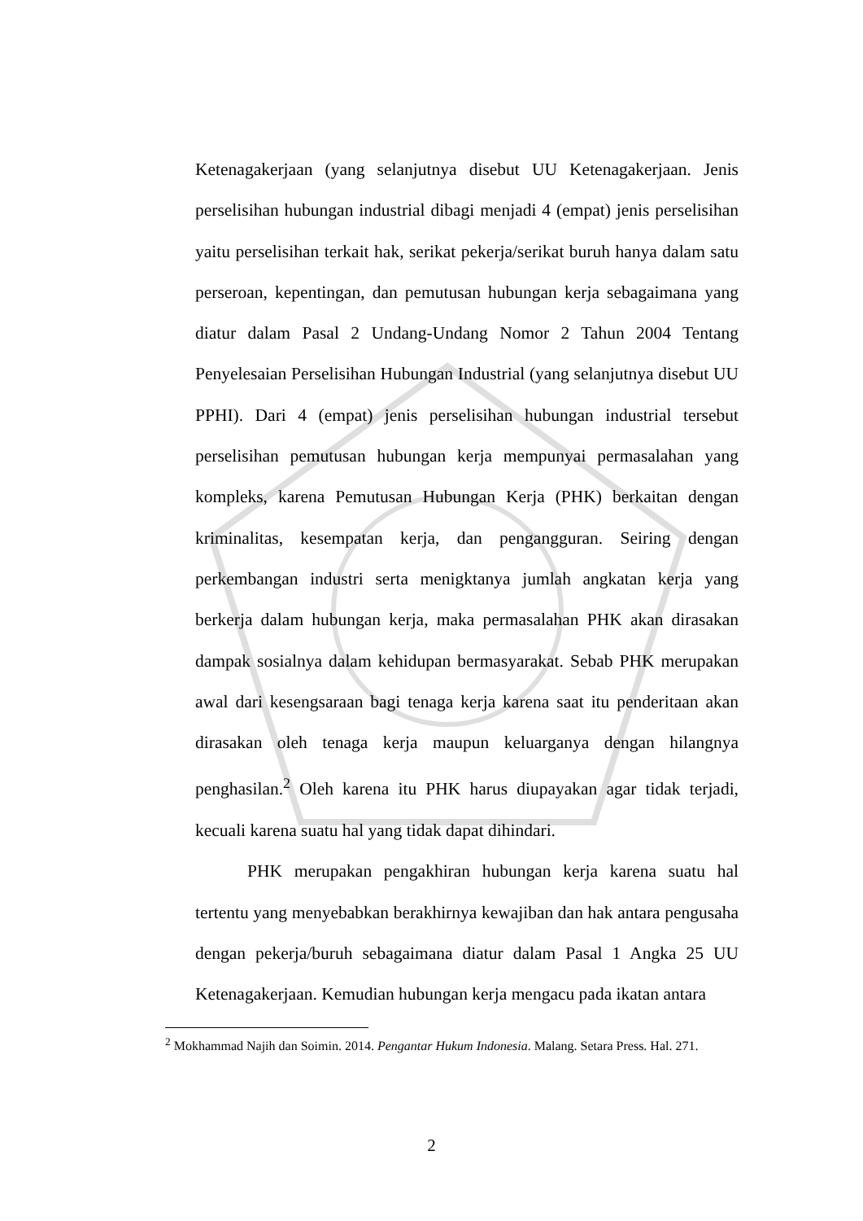Ketenagakerjaan (yang selanjutnya disebut UU Ketenagakerjaan. Jenis perselisihan hubungan industrial dibagi menjadi 4 (empat) jenis perselisihan yaitu perselisihan terkait hak, serikat pekerja/serikat buruh hanya dalam satu perseroan, kepentingan, dan pemutusan hubungan kerja sebagaimana yang diatur dalam Pasal 2 Undang-Undang Nomor 2 Tahun 2004 Tentang Penyelesaian Perselisihan Hubungan Industrial (yang selanjutnya disebut UU PPHI). Dari 4 (empat) jenis perselisihan hubungan industrial tersebut perselisihan pemutusan hubungan kerja mempunyai permasalahan yang kompleks, karena Pemutusan Hubungan Kerja (PHK) berkaitan dengan kriminalitas, kesempatan kerja, dan pengangguran. Seiring dengan perkembangan industri serta menigktanya jumlah angkatan kerja yang berkerja dalam hubungan kerja, maka permasalahan PHK akan dirasakan dampak sosialnya dalam kehidupan bermasyarakat. Sebab PHK merupakan awal dari kesengsaraan bagi tenaga kerja karena saat itu penderitaan akan dirasakan oleh tenaga kerja maupun keluarganya dengan hilangnya penghasilan.<sup>2</sup> Oleh karena itu PHK harus diupayakan agar tidak terjadi, kecuali karena suatu hal yang tidak dapat dihindari.
PHK merupakan pengakhiran hubungan kerja karena suatu hal tertentu yang menyebabkan berakhirnya kewajiban dan hak antara pengusaha dengan pekerja/buruh sebagaimana diatur dalam Pasal 1 Angka 25 UU Ketenagakerjaan. Kemudian hubungan kerja mengacu pada ikatan antara
<sup>2</sup> Mokhammad Najih dan Soimin. 2014. Pengantar Hukum Indonesia. Malang. Setara Press. Hal. 271.
2